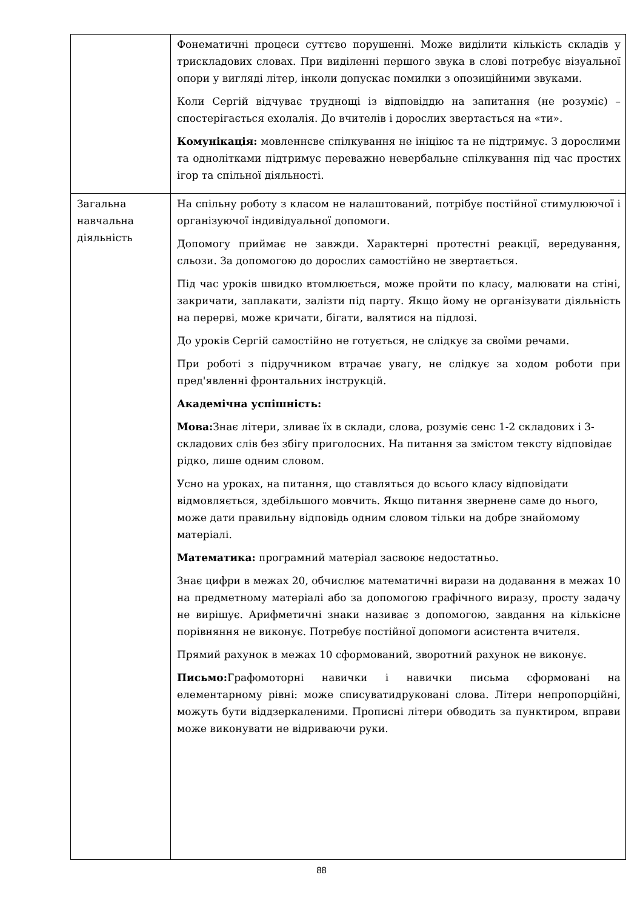| | Фонематичні процеси суттєво порушенні. Може виділити кількість складів у трискладових словах. При виділенні першого звука в слові потребує візуальної опори у вигляді літер, інколи допускає помилки з опозиційними звуками. Коли Сергій відчуває труднощі із відповіддю на запитання (не розуміє) – спостерігається ехолалія. До вчителів і дорослих звертається на «ти». Комунікація: мовленнєве спілкування не ініціює та не підтримує. З дорослими та однолітками підтримує переважно невербальне спілкування під час простих ігор та спільної діяльності. |
| Загальна навчальна діяльність | На спільну роботу з класом не налаштований, потрібує постійної стимулюючої і організуючої індивідуальної допомоги. Допомогу приймає не завжди. Характерні протестні реакції, вередування, сльози. За допомогою до дорослих самостійно не звертається. Під час уроків швидко втомлюється, може пройти по класу, малювати на стіні, закричати, заплакати, залізти під парту. Якщо йому не організувати діяльність на перерві, може кричати, бігати, валятися на підлозі. До уроків Сергій самостійно не готується, не слідкує за своїми речами. При роботі з підручником втрачає увагу, не слідкує за ходом роботи при пред'явленні фронтальних інструкцій. Академічна успішність: Мова: Знає літери, зливає їх в склади, слова, розуміє сенс 1-2 складових і 3- складових слів без збігу приголосних. На питання за змістом тексту відповідає рідко, лише одним словом. Усно на уроках, на питання, що ставляться до всього класу відповідати відмовляється, здебільшого мовчить. Якщо питання звернене саме до нього, може дати правильну відповідь одним словом тільки на добре знайомому матеріалі. Математика: програмний матеріал засвоює недостатньо. Знає цифри в межах 20, обчислює математичні вирази на додавання в межах 10 на предметному матеріалі або за допомогою графічного виразу, просту задачу не вирішує. Арифметичні знаки називає з допомогою, завдання на кількісне порівняння не виконує. Потребує постійної допомоги асистента вчителя. Прямий рахунок в межах 10 сформований, зворотний рахунок не виконує. Письмо: Графомоторні навички і навички письма сформовані на елементарному рівні: може списуватидруковані слова. Літери непропорційні, можуть бути віддзеркаленими. Прописні літери обводить за пунктиром, вправи може виконувати не відриваючи руки. |
88